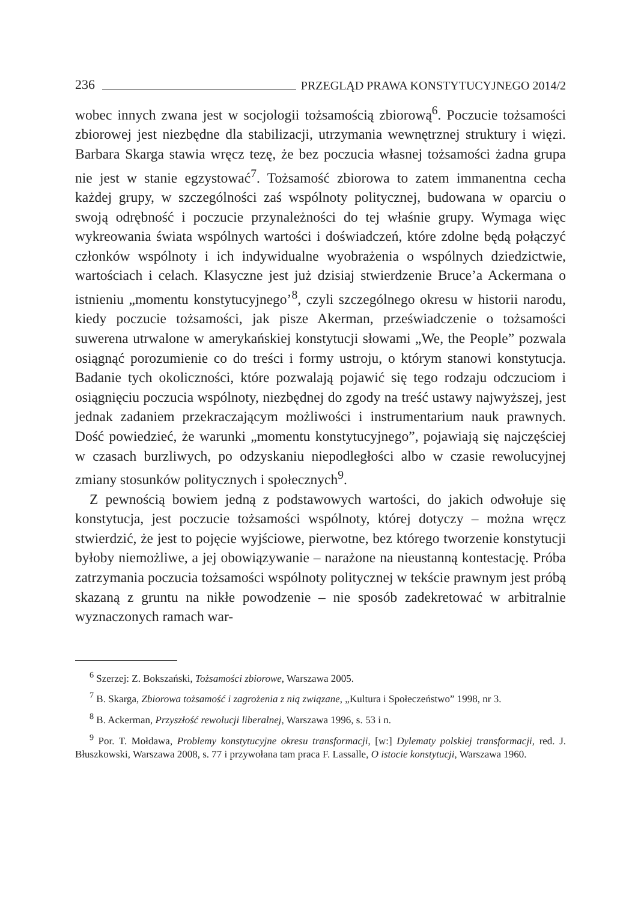236 PRZEGLĄD PRAWA KONSTYTUCYJNEGO 2014/2
wobec innych zwana jest w socjologii tożsamością zbiorową<sup>6</sup>. Poczucie tożsamości zbiorowej jest niezbędne dla stabilizacji, utrzymania wewnętrznej struktury i więzi. Barbara Skarga stawia wręcz tezę, że bez poczucia własnej tożsamości żadna grupa nie jest w stanie egzystować<sup>7</sup>. Tożsamość zbiorowa to zatem immanentna cecha każdej grupy, w szczególności zaś wspólnoty politycznej, budowana w oparciu o swoją odrębność i poczucie przynależności do tej właśnie grupy. Wymaga więc wykreowania świata wspólnych wartości i doświadczeń, które zdolne będą połączyć członków wspólnoty i ich indywidualne wyobrażenia o wspólnych dziedzictwie, wartościach i celach. Klasyczne jest już dzisiaj stwierdzenie Bruce’a Ackermana o istnieniu „momentu konstytucyjnego’<sup>8</sup>, czyli szczególnego okresu w historii narodu, kiedy poczucie tożsamości, jak pisze Akerman, przeświadczenie o tożsamości suwerena utrwalone w amerykańskiej konstytucji słowami „We, the People” pozwala osiągnąć porozumienie co do treści i formy ustroju, o którym stanowi konstytucja. Badanie tych okoliczności, które pozwalają pojawić się tego rodzaju odczuciom i osiągnięciu poczucia wspólnoty, niezbędnej do zgody na treść ustawy najwyższej, jest jednak zadaniem przekraczającym możliwości i instrumentarium nauk prawnych. Dość powiedzieć, że warunki „momentu konstytucyjnego”, pojawiają się najczęściej w czasach burzliwych, po odzyskaniu niepodległości albo w czasie rewolucyjnej zmiany stosunków politycznych i społecznych<sup>9</sup>.
Z pewnością bowiem jedną z podstawowych wartości, do jakich odwołuje się konstytucja, jest poczucie tożsamości wspólnoty, której dotyczy – można wręcz stwierdzić, że jest to pojęcie wyjściowe, pierwotne, bez którego tworzenie konstytucji byłoby niemożliwe, a jej obowiązywanie – narażone na nieustanną kontestację. Próba zatrzymania poczucia tożsamości wspólnoty politycznej w tekście prawnym jest próbą skazaną z gruntu na nikłe powodzenie – nie sposób zadekretować w arbitralnie wyznaczonych ramach war-
<sup>6</sup> Szerzej: Z. Bokszański, Tożsamości zbiorowe, Warszawa 2005.
<sup>7</sup> B. Skarga, Zbiorowa tożsamość i zagrożenia z nią związane, „Kultura i Społeczeństwo” 1998, nr 3.
<sup>8</sup> B. Ackerman, Przyszłość rewolucji liberalnej, Warszawa 1996, s. 53 i n.
<sup>9</sup> Por. T. Mołdawa, Problemy konstytucyjne okresu transformacji, [w:] Dylematy polskiej transformacji, red. J. Błuszkowski, Warszawa 2008, s. 77 i przywołana tam praca F. Lassalle, O istocie konstytucji, Warszawa 1960.